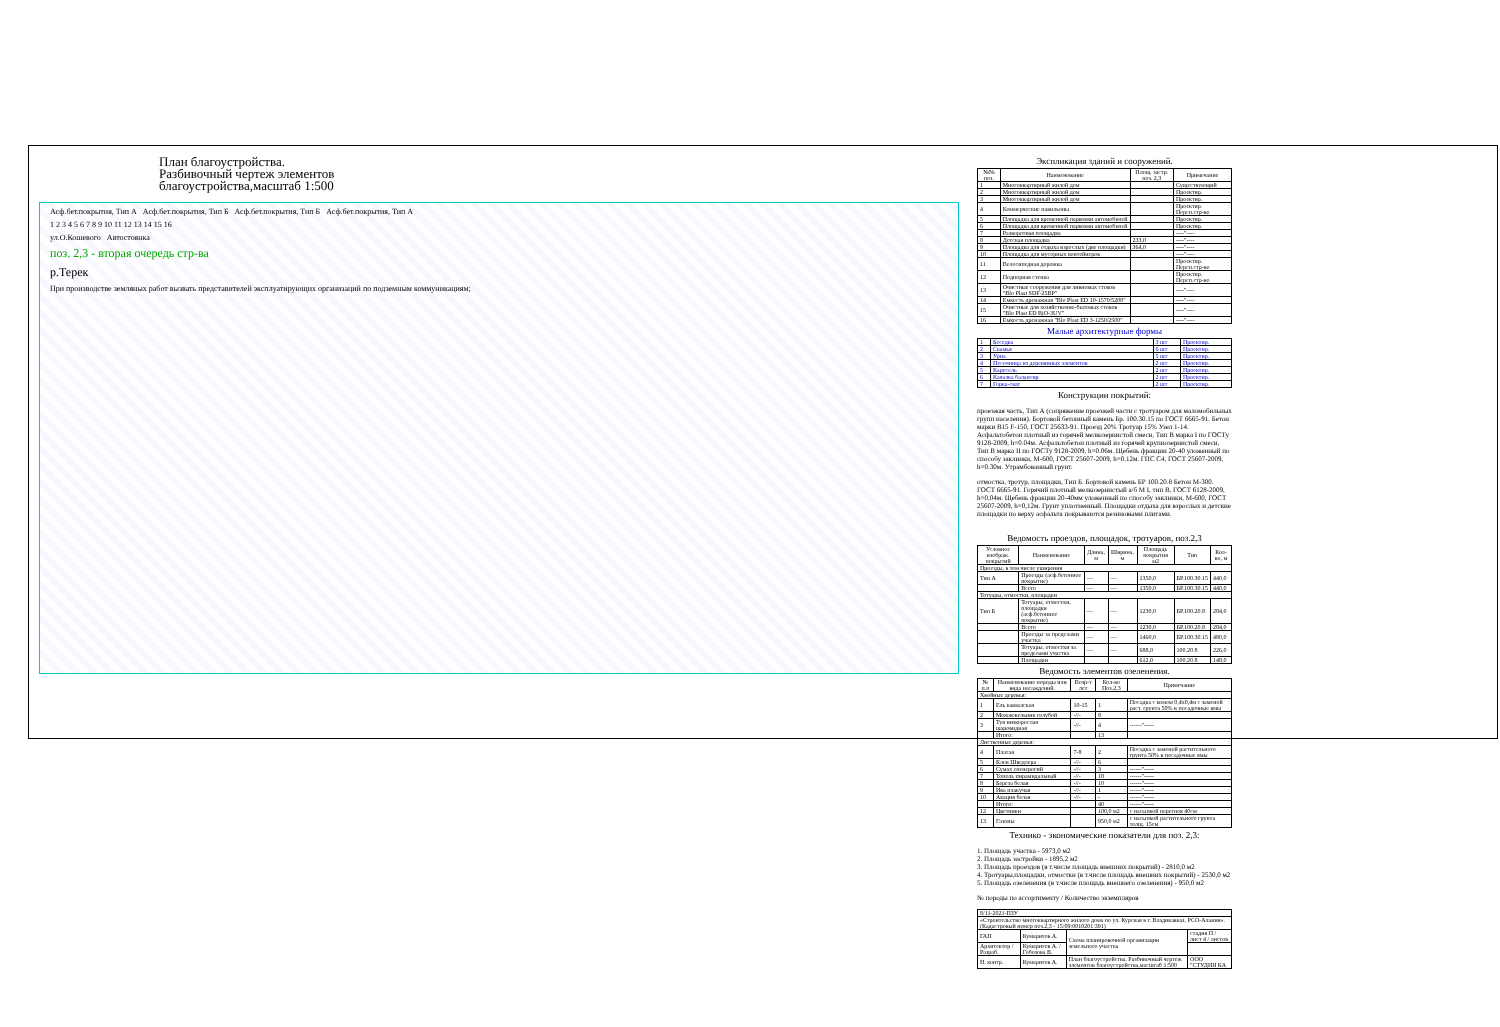План благоустройства.
Разбивочный чертеж элементов
благоустройства,масштаб 1:500
Асф.бет.покрытия, Тип А Асф.бет.покрытия, Тип Б Асф.бет.покрытия, Тип Б Асф.бет.покрытия, Тип А
1 2 3 4 5 6 7 8 9 10 11 12 13 14 15 16
ул.О.Кошевого Автостоянка
поз. 2,3 - вторая очередь стр-ва
р.Терек
При производстве земляных работ вызвать представителей эксплуатирующих организаций по подземным коммуникациям;
Экспликация зданий и сооружений.
| №№ поз. | Наименование | Площ. застр. поз. 2,3 | Примечание |
| --- | --- | --- | --- |
| 1 | Многоквартирный жилой дом | | Существующий |
| 2 | Многоквартирный жилой дом | | Проектир. |
| 3 | Многоквартирный жилой дом | | Проектир. |
| 4 | Коммерческие павильоны | | Проектир. Персп.стр-во |
| 5 | Площадка для временной парковки автомобилей | | Проектир. |
| 6 | Площадка для временной парковки автомобилей | | Проектир. |
| 7 | Разворотная площадка | | ----"---- |
| 8 | Детская площадка | 233,0 | ----"---- |
| 9 | Площадка для отдыха взрослых (две площадки) | 364,0 | ----"---- |
| 10 | Площадка для мусорных контейнеров | | ----"---- |
| 11 | Велосипедная дорожка | | Проектир. Персп.стр-во |
| 12 | Подпорная стенка | | Проектир. Персп.стр-во |
| 13 | Очистные сооружения для ливневых стоков "Blo Plast SDF-25BP" | | ----"---- |
| 14 | Емкость дренажная "Blo Plast ED 10-1570/5200" | | ----"---- |
| 15 | Очистные для хозяйственно-бытовых стоков "Blo Plast ED BjO-3UV" | | ----"---- |
| 16 | Емкость дренажная "Blo Plast ED 3-1250/2500" | | ----"---- |
Малые архитектурные формы
| 1 | Беседка | 3 шт | Проектир. |
| 2 | Скамья | 6 шт | Проектир. |
| 3 | Урна | 5 шт | Проектир. |
| 4 | Песочница из деревянных элементов | 2 шт | Проектир. |
| 5 | Карусель | 2 шт | Проектир. |
| 6 | Качалка балансир | 2 шт | Проектир. |
| 7 | Горка-скат | 2 шт | Проектир. |
Конструкции покрытий:
проезжая часть, Тип А (сопряжение проезжей части с тротуаром для маломобильных групп населения). Бортовой бетонный камень Бр. 100.30.15 по ГОСТ 6665-91. Бетон марки В15 F-150, ГОСТ 25633-91. Проезд 20% Тротуар 15% Узел 1-14. Асфальтобетон плотный из горячей мелкозернистой смеси, Тип В марка I по ГОСТу 9128-2009, h=0.04м. Асфальтобетон плотный из горячей крупнозернистой смеси, Тип В марка II по ГОСТу 9128-2009, h=0.06м. Щебень фракции 20-40 уложенный по способу заклинки, М-600, ГОСТ 25607-2009, h=0.12м. ГПС С4, ГОСТ 25607-2009, h=0.30м. Утрамбованный грунт.
отмостка, тротур, площадки, Тип Б. Бортовой камень БР 100.20.8 Бетон М-300. ГОСТ 6665-91. Горячий плотный мелкозернистый а/б М I, тип В, ГОСТ 6128-2009, h=0,04м. Щебень фракции 20-40мм уложенный по способу заклинки, М-600, ГОСТ 25607-2009, h=0,12м. Грунт уплотненный. Площадки отдыха для взрослых и детские площадки по верху асфальта покрываются резиновыми плитами.
Ведомость проездов, площадок, тротуаров, поз.2,3
| Условное изображ. покрытий | Наименование | Длина, м | Ширина, м | Площадь покрытия м2 | Тип | Кол-во, м |
| --- | --- | --- | --- | --- | --- | --- |
| Проезды, в том числе уширения | | | | | | |
| Тип А | Проезды (асф.бетонное покрытие) | — | — | 1350,0 | БР.100.30.15 | 440,0 |
| | Всего | — | — | 1350,0 | БР.100.30.15 | 440,0 |
| Тотуары, отмостки, площадки | | | | | | |
| Тип Б | Тотуары, отмостки, площадки (асф.бетонное покрытие) | — | — | 1230,0 | БР.100.20.8 | 284,0 |
| | Всего | — | — | 1230,0 | БР.100.20.8 | 284,0 |
| | Проезды за пределами участка | — | — | 1460,0 | БР.100.30.15 | 480,0 |
| | Тотуары, отмостки за пределами участка | — | — | 688,0 | 100.20.8 | 226,0 |
| | Площадки | | | 612,0 | 100.20.8 | 148,0 |
Ведомость элементов озеленения.
| № п.п | Наименование породы или вида насаждений. | Возр-т лет | Кол-во Поз.2,3 | Примечание |
| --- | --- | --- | --- | --- |
| Хвойные деревья: | | | | |
| 1 | Ель кавказская | 10-15 | 1 | Посадка с комом 0,4х0,4м с заменой раст. грунта 50% в посадочные ямы |
| 2 | Можжевельник голубой | -//- | 8 | |
| 3 | Туя низкорослая шаровидная | -//- | 4 | ------"----- |
| | Итого: | | 13 | |
| Лиственные деревья: | | | | |
| 4 | Платан | 7-8 | 2 | Посадка с заменой растительного грунта 50% в посадочные ямы |
| 5 | Клен Шведлера | -//- | 6 | |
| 6 | Сумах оленерогий | -//- | 3 | ------"----- |
| 7 | Тополь пирамидальный | -//- | 18 | ------"----- |
| 8 | Береза белая | -//- | 10 | ------"----- |
| 9 | Ива плакучая | -//- | 1 | ------"----- |
| 10 | Акация белая | -//- | - | ------"----- |
| | Итого: | | 40 | ------"----- |
| 12 | Цветники | | 100,0 м2 | с насыпкой перегноя 40см |
| 13 | Газоны | | 950,0 м2 | с насыпкой растительного грунта толщ. 15см |
Технико - экономические показатели для поз. 2,3:
1. Площадь участка - 5973,0 м2
2. Площадь застройки - 1895,2 м2
3. Площадь проездов (в т.числе площадь внешних покрытий) - 2810,0 м2
4. Тротуары,площадки, отмостки (в т.числе площадь внешних покрытий) - 2530,0 м2
5. Площадь озеленения (в т.числе площадь внешнего озеленения) - 950,0 м2
№ породы по ассортименту / Количество экземпляров
| 8/11-2021-ПЗУ | | | |
| «Строительство многоквартирного жилого дома по ул. Курская в г. Владикавказ, РСО-Алания». (Кадастровый номер поз.2,3 - 15:09:0010201:391) | | | |
| ГАП | Кумаритов А. | Схема планировочной организации земельного участка | стадия П / лист 4 / листов |
| Архитектор / Разраб. | Кумаритов А. / Гобозова В. | | |
| Н. контр. | Кумаритов А. | План благоустройства. Разбивочный чертеж элементов благоустройства,масштаб 1:500 | ООО "СТУДИЯ КА |